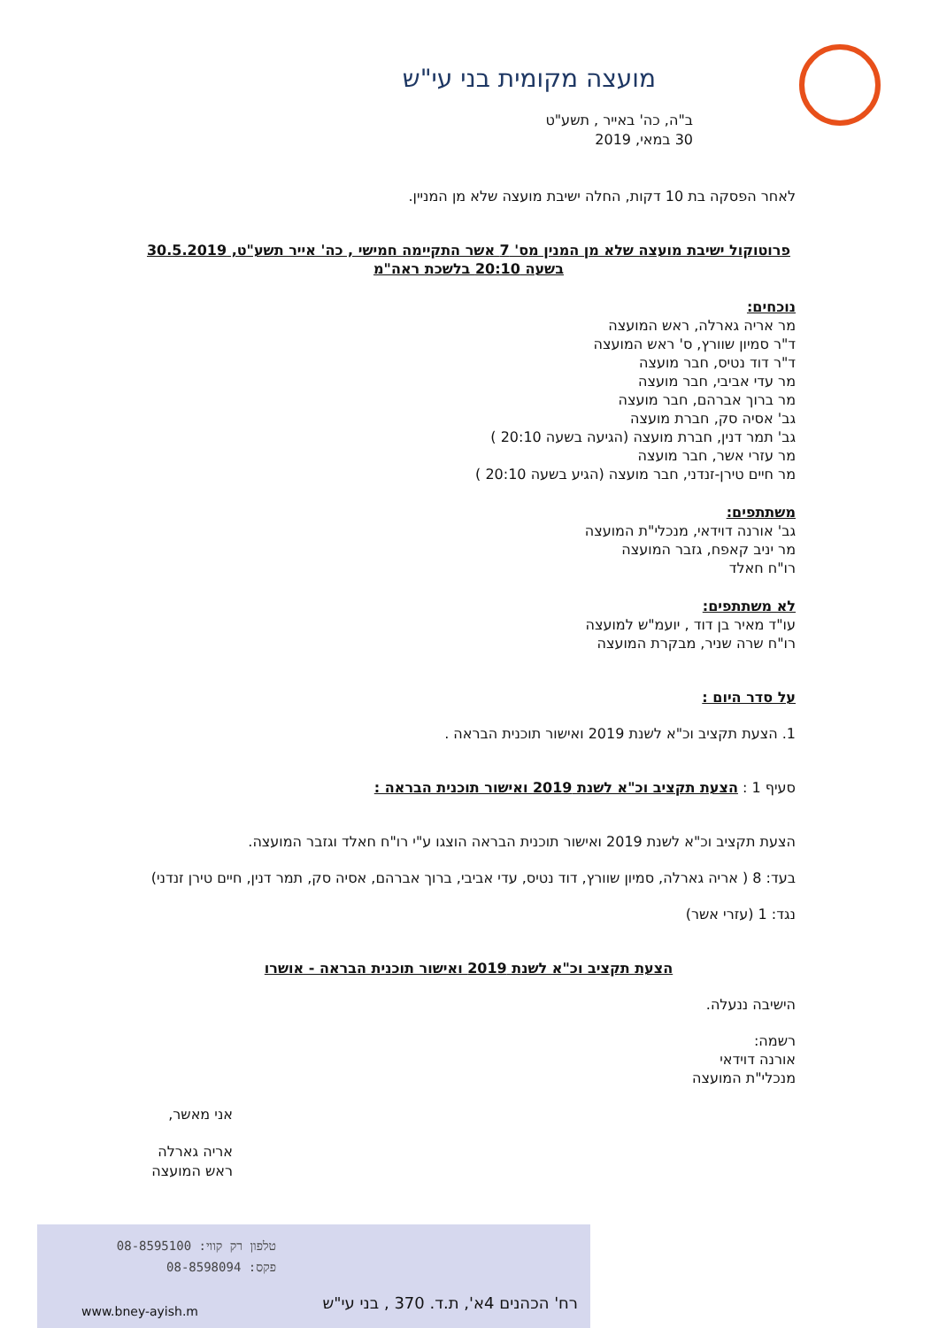מועצה מקומית בני עי"ש
ב"ה, כה' באייר , תשע"ט
30 במאי, 2019
לאחר הפסקה בת 10 דקות, החלה ישיבת מועצה שלא מן המניין.
פרוטוקול ישיבת מועצה שלא מן המנין מס' 7 אשר התקיימה חמישי , כה' אייר תשע"ט, 30.5.2019 בשעה 20:10 בלשכת ראה"מ
נוכחים:
מר אריה גארלה, ראש המועצה
ד"ר סמיון שוורץ, ס' ראש המועצה
ד"ר דוד נטיס, חבר מועצה
מר עדי אביבי, חבר מועצה
מר ברוך אברהם, חבר מועצה
גב' אסיה סק, חברת מועצה
גב' תמר דנין, חברת מועצה (הגיעה בשעה 20:10 )
מר עזרי אשר, חבר מועצה
מר חיים טירן-זנדני, חבר מועצה (הגיע בשעה 20:10 )
משתתפים:
גב' אורנה דוידאי, מנכלי"ת המועצה
מר יניב קאפח, גזבר המועצה
רו"ח חאלד
לא משתתפים:
עו"ד מאיר בן דוד , יועמ"ש למועצה
רו"ח שרה שניר, מבקרת המועצה
על סדר היום :
1. הצעת תקציב וכ"א לשנת 2019 ואישור תוכנית הבראה .
סעיף 1 : הצעת תקציב וכ"א לשנת 2019 ואישור תוכנית הבראה :
הצעת תקציב וכ"א לשנת 2019 ואישור תוכנית הבראה הוצגו ע"י רו"ח חאלד וגזבר המועצה.
בעד: 8 ( אריה גארלה, סמיון שוורץ, דוד נטיס, עדי אביבי, ברוך אברהם, אסיה סק, תמר דנין, חיים טירן זנדני)
נגד: 1 (עזרי אשר)
הצעת תקציב וכ"א לשנת 2019 ואישור תוכנית הבראה - אושרו
הישיבה ננעלה.
רשמה:
אורנה דוידאי
מנכלי"ת המועצה
אני מאשר,
אריה גארלה
ראש המועצה
טלפון רק קווי: 08-8595100
פקס: 08-8598094
www.bney-ayish.m
רח' הכהנים 4א', ת.ד. 370 , בני עי"ש